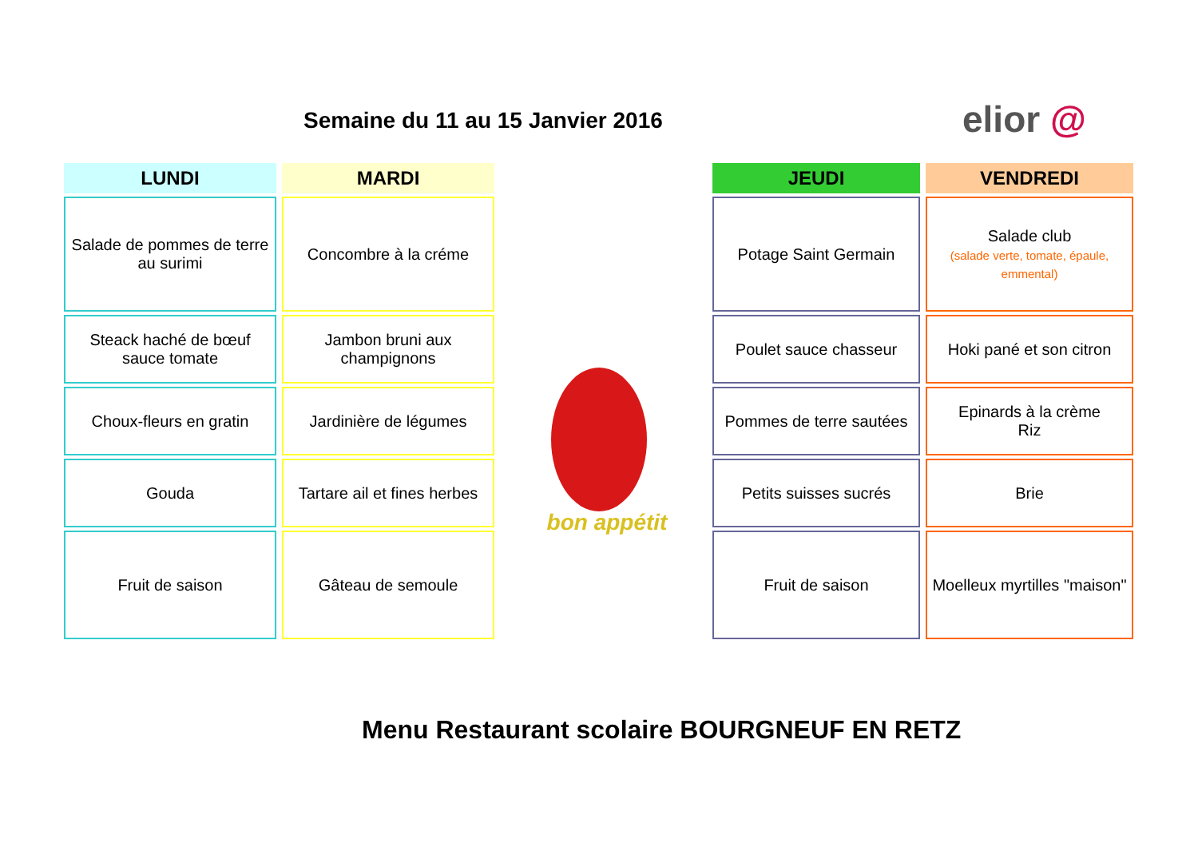Semaine du 11 au 15 Janvier 2016
elior @
LUNDI
Salade de pommes de terre au surimi
Steack haché de bœuf sauce tomate
Choux-fleurs en gratin
Gouda
Fruit de saison
MARDI
Concombre à la créme
Jambon bruni aux champignons
Jardinière de légumes
Tartare ail et fines herbes
Gâteau de semoule
JEUDI
Potage Saint Germain
Poulet sauce chasseur
Pommes de terre sautées
Petits suisses sucrés
Fruit de saison
VENDREDI
Salade club
(salade verte, tomate, épaule, emmental)
Hoki pané et son citron
Epinards à la crème
Riz
Brie
Moelleux myrtilles "maison"
bon appétit
Menu Restaurant scolaire BOURGNEUF EN RETZ